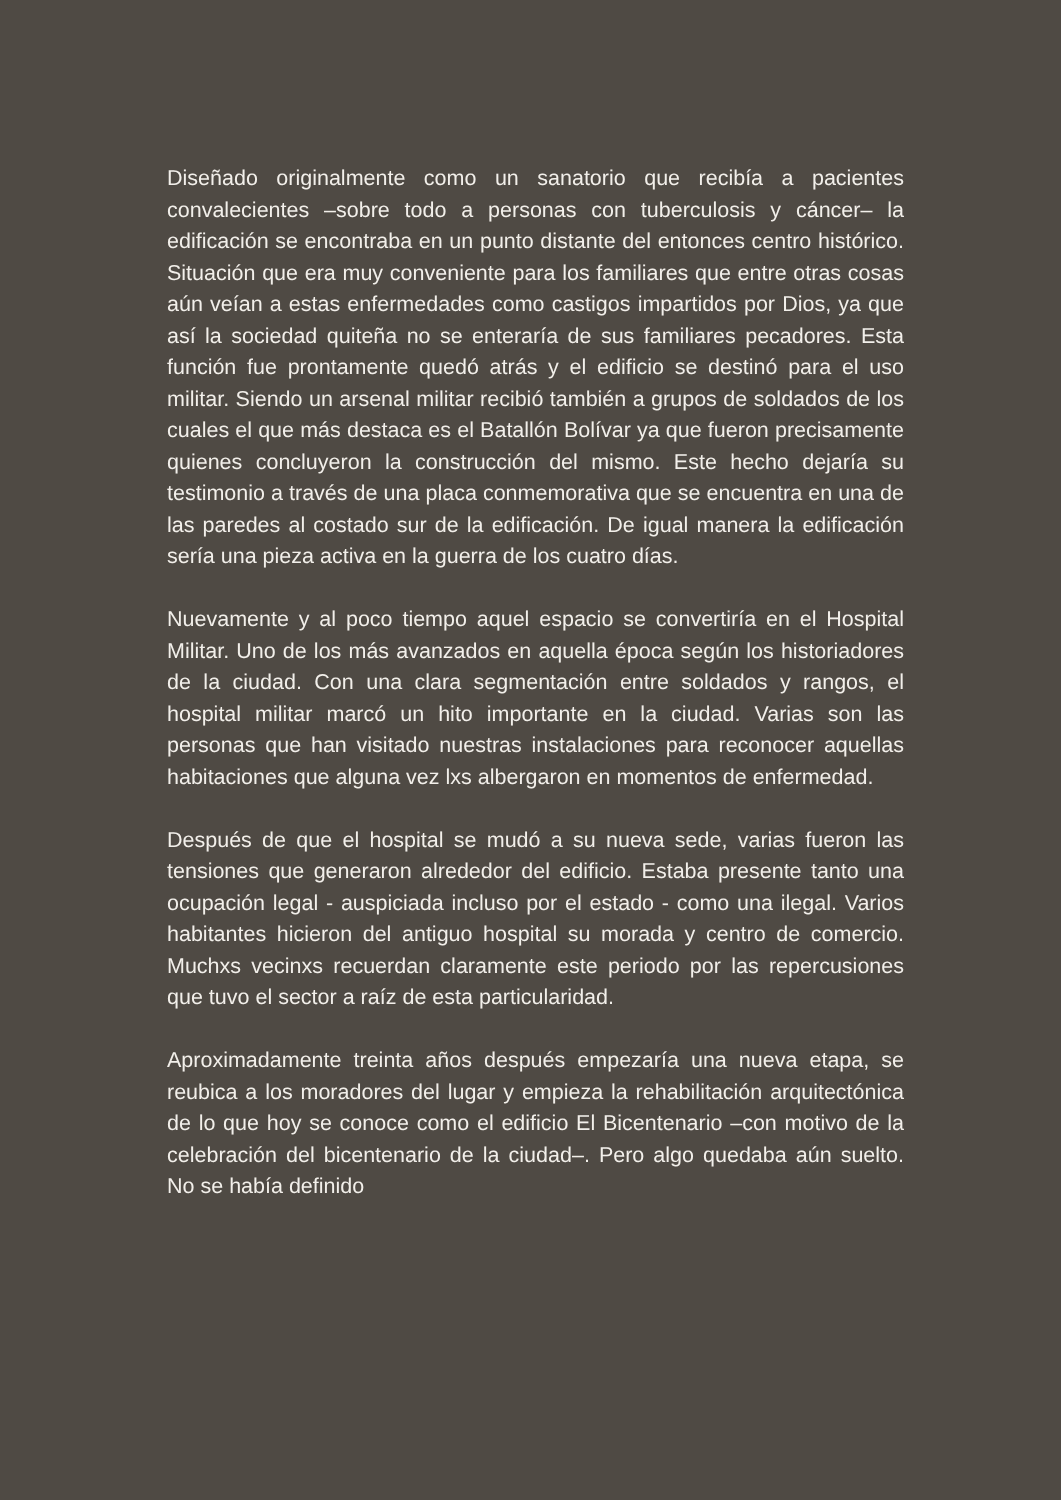Diseñado originalmente como un sanatorio que recibía a pacientes convalecientes –sobre todo a personas con tuberculosis y cáncer– la edificación se encontraba en un punto distante del entonces centro histórico. Situación que era muy conveniente para los familiares que entre otras cosas aún veían a estas enfermedades como castigos impartidos por Dios, ya que así la sociedad quiteña no se enteraría de sus familiares pecadores. Esta función fue prontamente quedó atrás y el edificio se destinó para el uso militar. Siendo un arsenal militar recibió también a grupos de soldados de los cuales el que más destaca es el Batallón Bolívar ya que fueron precisamente quienes concluyeron la construcción del mismo. Este hecho dejaría su testimonio a través de una placa conmemorativa que se encuentra en una de las paredes al costado sur de la edificación. De igual manera la edificación sería una pieza activa en la guerra de los cuatro días.
Nuevamente y al poco tiempo aquel espacio se convertiría en el Hospital Militar. Uno de los más avanzados en aquella época según los historiadores de la ciudad. Con una clara segmentación entre soldados y rangos, el hospital militar marcó un hito importante en la ciudad. Varias son las personas que han visitado nuestras instalaciones para reconocer aquellas habitaciones que alguna vez lxs albergaron en momentos de enfermedad.
Después de que el hospital se mudó a su nueva sede, varias fueron las tensiones que generaron alrededor del edificio. Estaba presente tanto una ocupación legal - auspiciada incluso por el estado - como una ilegal. Varios habitantes hicieron del antiguo hospital su morada y centro de comercio. Muchxs vecinxs recuerdan claramente este periodo por las repercusiones que tuvo el sector a raíz de esta particularidad.
Aproximadamente treinta años después empezaría una nueva etapa, se reubica a los moradores del lugar y empieza la rehabilitación arquitectónica de lo que hoy se conoce como el edificio El Bicentenario –con motivo de la celebración del bicentenario de la ciudad–. Pero algo quedaba aún suelto. No se había definido